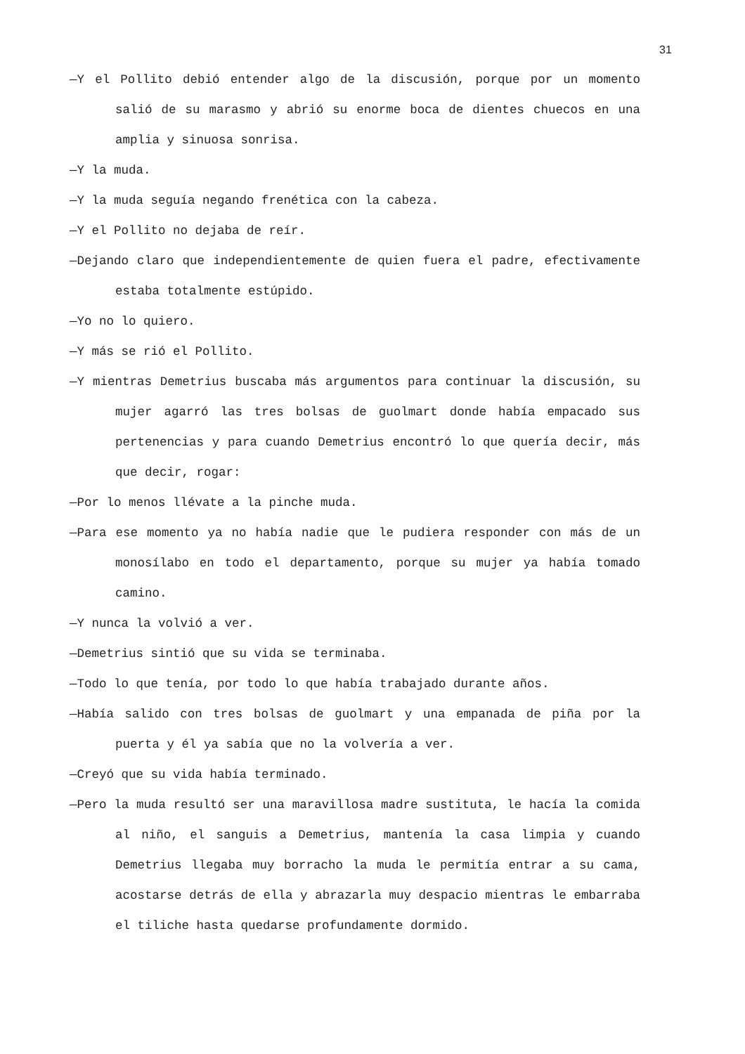31
—Y el Pollito debió entender algo de la discusión, porque por un momento salió de su marasmo y abrió su enorme boca de dientes chuecos en una amplia y sinuosa sonrisa.
—Y la muda.
—Y la muda seguía negando frenética con la cabeza.
—Y el Pollito no dejaba de reír.
—Dejando claro que independientemente de quien fuera el padre, efectivamente estaba totalmente estúpido.
—Yo no lo quiero.
—Y más se rió el Pollito.
—Y mientras Demetrius buscaba más argumentos para continuar la discusión, su mujer agarró las tres bolsas de guolmart donde había empacado sus pertenencias y para cuando Demetrius encontró lo que quería decir, más que decir, rogar:
—Por lo menos llévate a la pinche muda.
—Para ese momento ya no había nadie que le pudiera responder con más de un monosílabo en todo el departamento, porque su mujer ya había tomado camino.
—Y nunca la volvió a ver.
—Demetrius sintió que su vida se terminaba.
—Todo lo que tenía, por todo lo que había trabajado durante años.
—Había salido con tres bolsas de guolmart y una empanada de piña por la puerta y él ya sabía que no la volvería a ver.
—Creyó que su vida había terminado.
—Pero la muda resultó ser una maravillosa madre sustituta, le hacía la comida al niño, el sanguis a Demetrius, mantenía la casa limpia y cuando Demetrius llegaba muy borracho la muda le permitía entrar a su cama, acostarse detrás de ella y abrazarla muy despacio mientras le embarraba el tiliche hasta quedarse profundamente dormido.